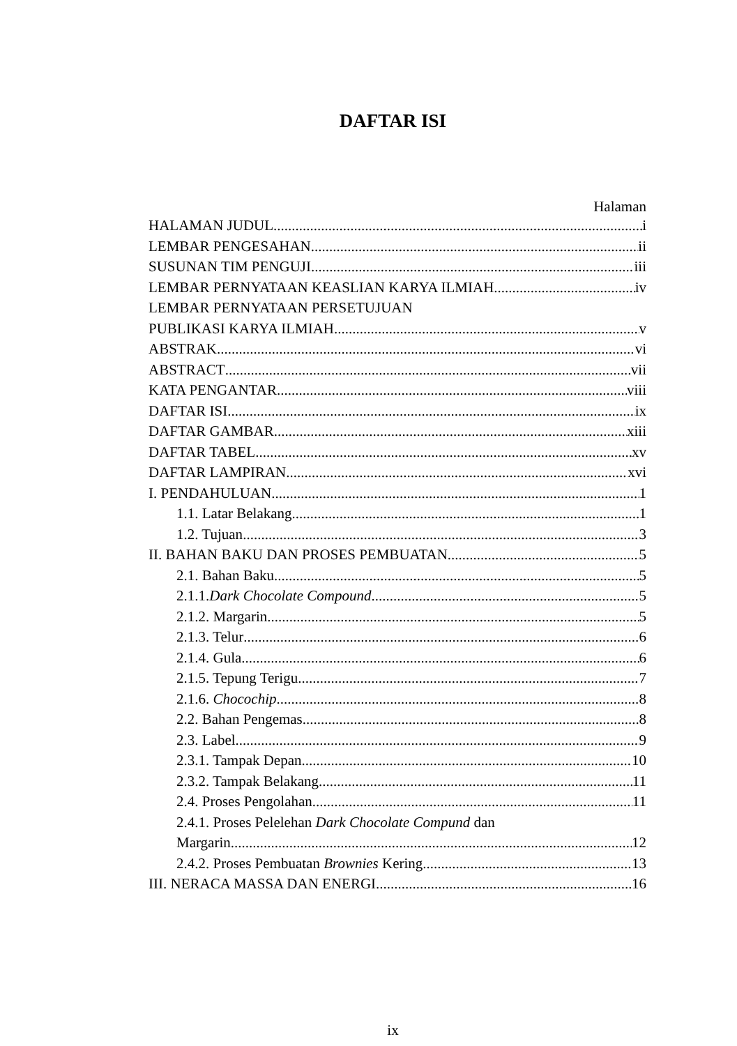DAFTAR ISI
Halaman
HALAMAN JUDUL i
LEMBAR PENGESAHAN ii
SUSUNAN TIM PENGUJI iii
LEMBAR PERNYATAAN KEASLIAN KARYA ILMIAH iv
LEMBAR PERNYATAAN PERSETUJUAN
PUBLIKASI KARYA ILMIAH v
ABSTRAK vi
ABSTRACT vii
KATA PENGANTAR viii
DAFTAR ISI ix
DAFTAR GAMBAR xiii
DAFTAR TABEL xv
DAFTAR LAMPIRAN xvi
I. PENDAHULUAN 1
1.1. Latar Belakang 1
1.2. Tujuan 3
II. BAHAN BAKU DAN PROSES PEMBUATAN 5
2.1. Bahan Baku 5
2.1.1.Dark Chocolate Compound 5
2.1.2. Margarin 5
2.1.3. Telur 6
2.1.4. Gula 6
2.1.5. Tepung Terigu 7
2.1.6. Chocochip 8
2.2. Bahan Pengemas 8
2.3. Label 9
2.3.1. Tampak Depan 10
2.3.2. Tampak Belakang 11
2.4. Proses Pengolahan 11
2.4.1. Proses Pelelehan Dark Chocolate Compund dan
Margarin 12
2.4.2. Proses Pembuatan Brownies Kering 13
III. NERACA MASSA DAN ENERGI 16
ix